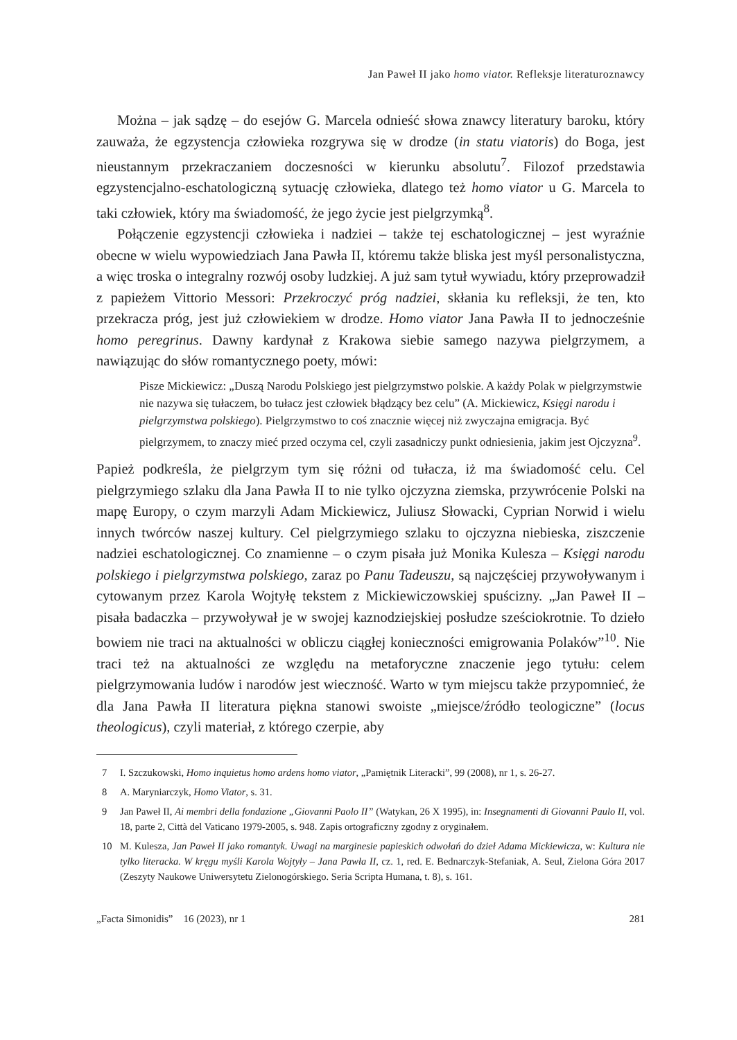Jan Paweł II jako homo viator. Refleksje literaturoznawcy
Można – jak sądzę – do esejów G. Marcela odnieść słowa znawcy literatury baroku, który zauważa, że egzystencja człowieka rozgrywa się w drodze (in statu viatoris) do Boga, jest nieustannym przekraczaniem doczesności w kierunku absolutu<sup>7</sup>. Filozof przedstawia egzystencjalno-eschatologiczną sytuację człowieka, dlatego też homo viator u G. Marcela to taki człowiek, który ma świadomość, że jego życie jest pielgrzymką<sup>8</sup>.
Połączenie egzystencji człowieka i nadziei – także tej eschatologicznej – jest wyraźnie obecne w wielu wypowiedziach Jana Pawła II, któremu także bliska jest myśl personalistyczna, a więc troska o integralny rozwój osoby ludzkiej. A już sam tytuł wywiadu, który przeprowadził z papieżem Vittorio Messori: Przekroczyć próg nadziei, skłania ku refleksji, że ten, kto przekracza próg, jest już człowiekiem w drodze. Homo viator Jana Pawła II to jednocześnie homo peregrinus. Dawny kardynał z Krakowa siebie samego nazywa pielgrzymem, a nawiązując do słów romantycznego poety, mówi:
Pisze Mickiewicz: „Duszą Narodu Polskiego jest pielgrzymstwo polskie. A każdy Polak w pielgrzymstwie nie nazywa się tułaczem, bo tułacz jest człowiek błądzący bez celu” (A. Mickiewicz, Księgi narodu i pielgrzymstwa polskiego). Pielgrzymstwo to coś znacznie więcej niż zwyczajna emigracja. Być pielgrzymem, to znaczy mieć przed oczyma cel, czyli zasadniczy punkt odniesienia, jakim jest Ojczyzna<sup>9</sup>.
Papież podkreśla, że pielgrzym tym się różni od tułacza, iż ma świadomość celu. Cel pielgrzymiego szlaku dla Jana Pawła II to nie tylko ojczyzna ziemska, przywrócenie Polski na mapę Europy, o czym marzyli Adam Mickiewicz, Juliusz Słowacki, Cyprian Norwid i wielu innych twórców naszej kultury. Cel pielgrzymiego szlaku to ojczyzna niebieska, ziszczenie nadziei eschatologicznej. Co znamienne – o czym pisała już Monika Kulesza – Księgi narodu polskiego i pielgrzymstwa polskiego, zaraz po Panu Tadeuszu, są najczęściej przywoływanym i cytowanym przez Karola Wojtyłę tekstem z Mickiewiczowskiej spuścizny. „Jan Paweł II – pisała badaczka – przywoływał je w swojej kaznodziejskiej posłudze sześciokrotnie. To dzieło bowiem nie traci na aktualności w obliczu ciągłej konieczności emigrowania Polaków”<sup>10</sup>. Nie traci też na aktualności ze względu na metaforyczne znaczenie jego tytułu: celem pielgrzymowania ludów i narodów jest wieczność. Warto w tym miejscu także przypomnieć, że dla Jana Pawła II literatura piękna stanowi swoiste „miejsce/źródło teologiczne” (locus theologicus), czyli materiał, z którego czerpie, aby
7 I. Szczukowski, Homo inquietus homo ardens homo viator, „Pamiętnik Literacki”, 99 (2008), nr 1, s. 26-27.
8 A. Maryniarczyk, Homo Viator, s. 31.
9 Jan Paweł II, Ai membri della fondazione „Giovanni Paolo II” (Watykan, 26 X 1995), in: Insegnamenti di Giovanni Paulo II, vol. 18, parte 2, Città del Vaticano 1979-2005, s. 948. Zapis ortograficzny zgodny z oryginałem.
10 M. Kulesza, Jan Paweł II jako romantyk. Uwagi na marginesie papieskich odwołań do dzieł Adama Mickiewicza, w: Kultura nie tylko literacka. W kręgu myśli Karola Wojtyły – Jana Pawła II, cz. 1, red. E. Bednarczyk-Stefaniak, A. Seul, Zielona Góra 2017 (Zeszyty Naukowe Uniwersytetu Zielonogórskiego. Seria Scripta Humana, t. 8), s. 161.
„Facta Simonidis” 16 (2023), nr 1 281